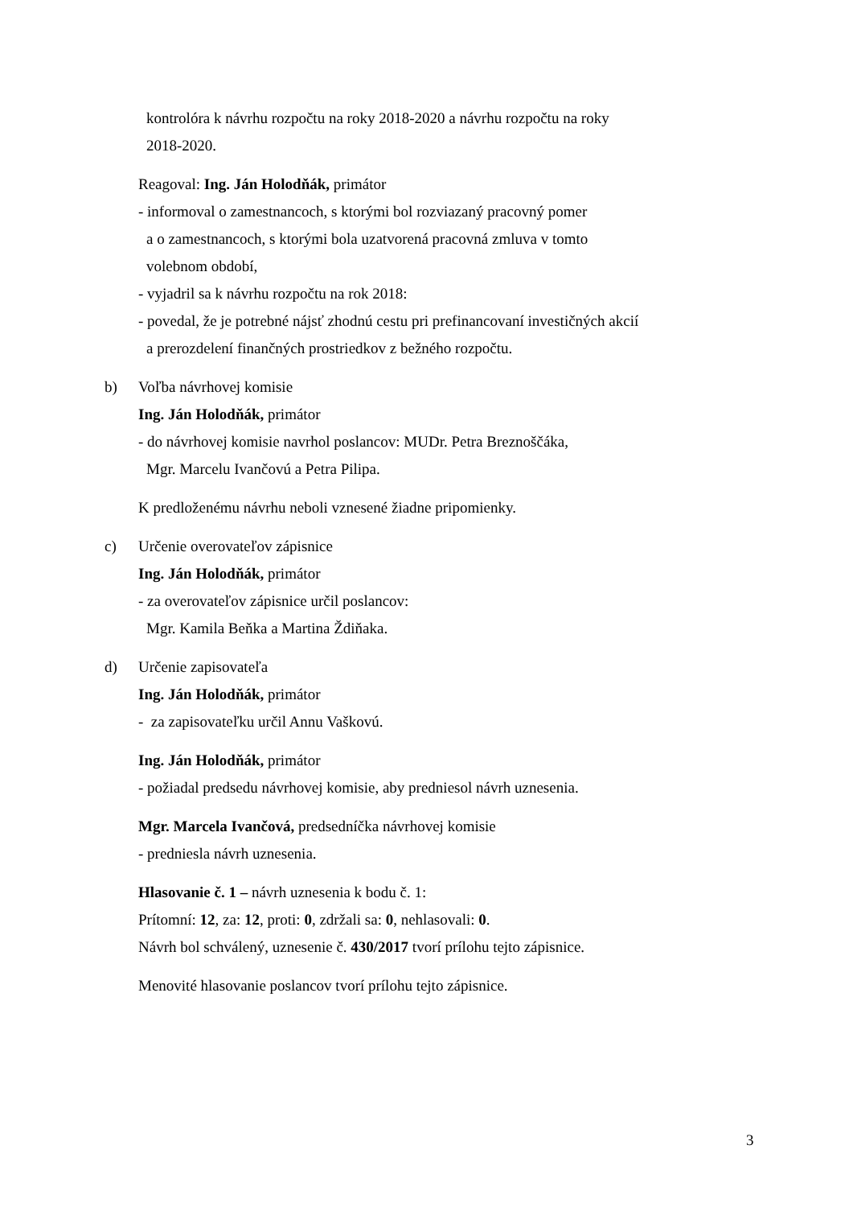kontrolóra k návrhu rozpočtu na roky 2018-2020 a návrhu rozpočtu na roky
2018-2020.
Reagoval: Ing. Ján Holodňák, primátor
- informoval o zamestnancoch, s ktorými bol rozviazaný pracovný pomer
a o zamestnancoch, s ktorými bola uzatvorená pracovná zmluva v tomto
volebnom období,
- vyjadril sa k návrhu rozpočtu na rok 2018:
- povedal, že je potrebné nájsť zhodnú cestu pri prefinancovaní investičných akcií
a prerozdelení finančných prostriedkov z bežného rozpočtu.
b) Voľba návrhovej komisie
Ing. Ján Holodňák, primátor
- do návrhovej komisie navrhol poslancov: MUDr. Petra Breznoščáka,
Mgr. Marcelu Ivančovú a Petra Pilipa.
K predloženému návrhu neboli vznesené žiadne pripomienky.
c) Určenie overovateľov zápisnice
Ing. Ján Holodňák, primátor
- za overovateľov zápisnice určil poslancov:
Mgr. Kamila Beňka a Martina Ždiňaka.
d) Určenie zapisovateľa
Ing. Ján Holodňák, primátor
- za zapisovateľku určil Annu Vaškovú.
Ing. Ján Holodňák, primátor
- požiadal predsedu návrhovej komisie, aby predniesol návrh uznesenia.
Mgr. Marcela Ivančová, predsedníčka návrhovej komisie
- predniesla návrh uznesenia.
Hlasovanie č. 1 – návrh uznesenia k bodu č. 1:
Prítomní: 12, za: 12, proti: 0, zdržali sa: 0, nehlasovali: 0.
Návrh bol schválený, uznesenie č. 430/2017 tvorí prílohu tejto zápisnice.
Menovité hlasovanie poslancov tvorí prílohu tejto zápisnice.
3